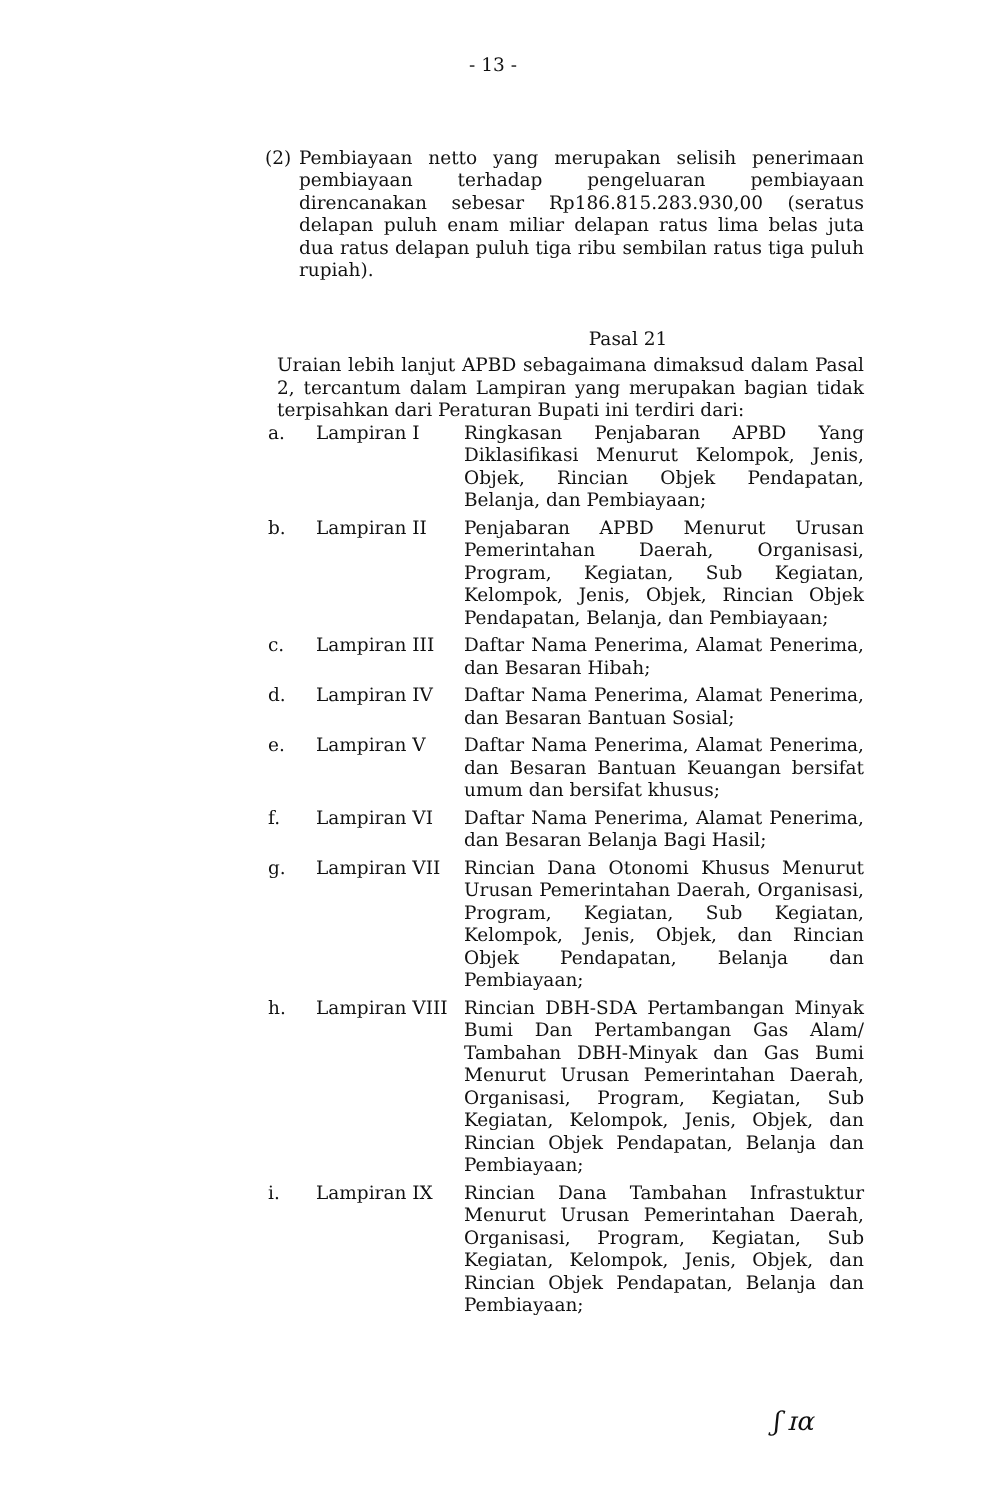- 13 -
(2) Pembiayaan netto yang merupakan selisih penerimaan pembiayaan terhadap pengeluaran pembiayaan direncanakan sebesar Rp186.815.283.930,00 (seratus delapan puluh enam miliar delapan ratus lima belas juta dua ratus delapan puluh tiga ribu sembilan ratus tiga puluh rupiah).
Pasal 21
Uraian lebih lanjut APBD sebagaimana dimaksud dalam Pasal 2, tercantum dalam Lampiran yang merupakan bagian tidak terpisahkan dari Peraturan Bupati ini terdiri dari:
| a. | Lampiran I | Ringkasan Penjabaran APBD Yang Diklasifikasi Menurut Kelompok, Jenis, Objek, Rincian Objek Pendapatan, Belanja, dan Pembiayaan; |
| b. | Lampiran II | Penjabaran APBD Menurut Urusan Pemerintahan Daerah, Organisasi, Program, Kegiatan, Sub Kegiatan, Kelompok, Jenis, Objek, Rincian Objek Pendapatan, Belanja, dan Pembiayaan; |
| c. | Lampiran III | Daftar Nama Penerima, Alamat Penerima, dan Besaran Hibah; |
| d. | Lampiran IV | Daftar Nama Penerima, Alamat Penerima, dan Besaran Bantuan Sosial; |
| e. | Lampiran V | Daftar Nama Penerima, Alamat Penerima, dan Besaran Bantuan Keuangan bersifat umum dan bersifat khusus; |
| f. | Lampiran VI | Daftar Nama Penerima, Alamat Penerima, dan Besaran Belanja Bagi Hasil; |
| g. | Lampiran VII | Rincian Dana Otonomi Khusus Menurut Urusan Pemerintahan Daerah, Organisasi, Program, Kegiatan, Sub Kegiatan, Kelompok, Jenis, Objek, dan Rincian Objek Pendapatan, Belanja dan Pembiayaan; |
| h. | Lampiran VIII | Rincian DBH-SDA Pertambangan Minyak Bumi Dan Pertambangan Gas Alam/ Tambahan DBH-Minyak dan Gas Bumi Menurut Urusan Pemerintahan Daerah, Organisasi, Program, Kegiatan, Sub Kegiatan, Kelompok, Jenis, Objek, dan Rincian Objek Pendapatan, Belanja dan Pembiayaan; |
| i. | Lampiran IX | Rincian Dana Tambahan Infrastuktur Menurut Urusan Pemerintahan Daerah, Organisasi, Program, Kegiatan, Sub Kegiatan, Kelompok, Jenis, Objek, dan Rincian Objek Pendapatan, Belanja dan Pembiayaan; |
ʃ ɪα